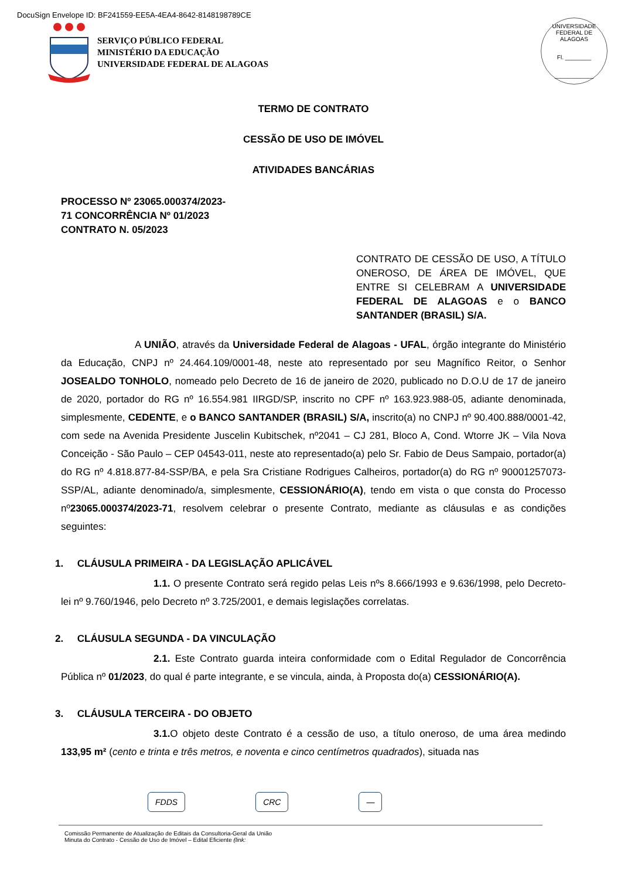DocuSign Envelope ID: BF241559-EE5A-4EA4-8642-8148198789CE
SERVIÇO PÚBLICO FEDERAL
MINISTÉRIO DA EDUCAÇÃO
UNIVERSIDADE FEDERAL DE ALAGOAS
UNIVERSIDADE FEDERAL DE ALAGOAS
Fl. ________
____________
TERMO DE CONTRATO
CESSÃO DE USO DE IMÓVEL
ATIVIDADES BANCÁRIAS
PROCESSO Nº 23065.000374/2023-
71 CONCORRÊNCIA Nº 01/2023
CONTRATO N. 05/2023
CONTRATO DE CESSÃO DE USO, A TÍTULO ONEROSO, DE ÁREA DE IMÓVEL, QUE ENTRE SI CELEBRAM A UNIVERSIDADE FEDERAL DE ALAGOAS e o BANCO SANTANDER (BRASIL) S/A.
A UNIÃO, através da Universidade Federal de Alagoas - UFAL, órgão integrante do Ministério da Educação, CNPJ nº 24.464.109/0001-48, neste ato representado por seu Magnífico Reitor, o Senhor JOSEALDO TONHOLO, nomeado pelo Decreto de 16 de janeiro de 2020, publicado no D.O.U de 17 de janeiro de 2020, portador do RG nº 16.554.981 IIRGD/SP, inscrito no CPF nº 163.923.988-05, adiante denominada, simplesmente, CEDENTE, e o BANCO SANTANDER (BRASIL) S/A, inscrito(a) no CNPJ nº 90.400.888/0001-42, com sede na Avenida Presidente Juscelin Kubitschek, nº2041 – CJ 281, Bloco A, Cond. Wtorre JK – Vila Nova Conceição - São Paulo – CEP 04543-011, neste ato representado(a) pelo Sr. Fabio de Deus Sampaio, portador(a) do RG nº 4.818.877-84-SSP/BA, e pela Sra Cristiane Rodrigues Calheiros, portador(a) do RG nº 90001257073-SSP/AL, adiante denominado/a, simplesmente, CESSIONÁRIO(A), tendo em vista o que consta do Processo nº23065.000374/2023-71, resolvem celebrar o presente Contrato, mediante as cláusulas e as condições seguintes:
1. CLÁUSULA PRIMEIRA - DA LEGISLAÇÃO APLICÁVEL
1.1. O presente Contrato será regido pelas Leis nºs 8.666/1993 e 9.636/1998, pelo Decreto-lei nº 9.760/1946, pelo Decreto nº 3.725/2001, e demais legislações correlatas.
2. CLÁUSULA SEGUNDA - DA VINCULAÇÃO
2.1. Este Contrato guarda inteira conformidade com o Edital Regulador de Concorrência Pública nº 01/2023, do qual é parte integrante, e se vincula, ainda, à Proposta do(a) CESSIONÁRIO(A).
3. CLÁUSULA TERCEIRA - DO OBJETO
3.1. O objeto deste Contrato é a cessão de uso, a título oneroso, de uma área medindo 133,95 m² (cento e trinta e três metros, e noventa e cinco centímetros quadrados), situada nas
FDDS CRC —
Comissão Permanente de Atualização de Editais da Consultoria-Geral da União
Minuta do Contrato - Cessão de Uso de Imóvel – Edital Eficiente (link: